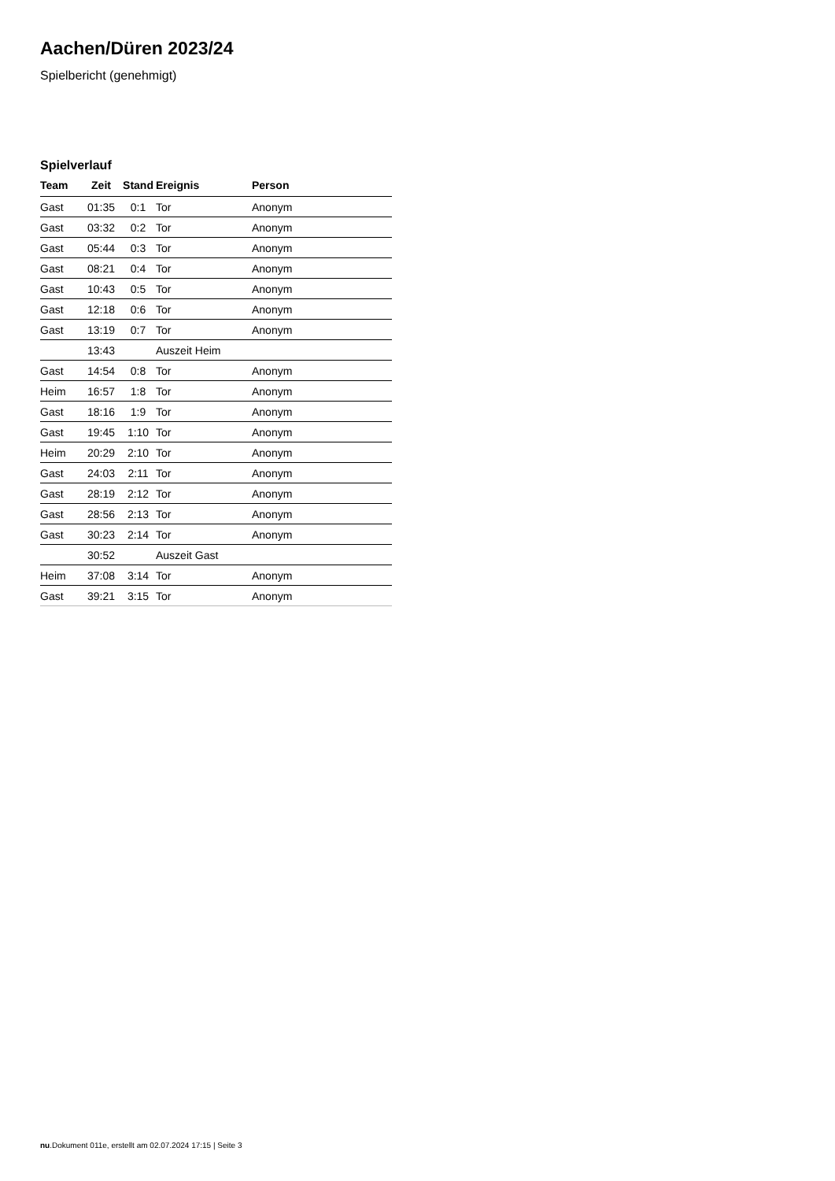Aachen/Düren 2023/24
Spielbericht (genehmigt)
Spielverlauf
| Team | Zeit | Stand | Ereignis | Person |
| --- | --- | --- | --- | --- |
| Gast | 01:35 | 0:1 | Tor | Anonym |
| Gast | 03:32 | 0:2 | Tor | Anonym |
| Gast | 05:44 | 0:3 | Tor | Anonym |
| Gast | 08:21 | 0:4 | Tor | Anonym |
| Gast | 10:43 | 0:5 | Tor | Anonym |
| Gast | 12:18 | 0:6 | Tor | Anonym |
| Gast | 13:19 | 0:7 | Tor | Anonym |
| | 13:43 | | Auszeit Heim | |
| Gast | 14:54 | 0:8 | Tor | Anonym |
| Heim | 16:57 | 1:8 | Tor | Anonym |
| Gast | 18:16 | 1:9 | Tor | Anonym |
| Gast | 19:45 | 1:10 | Tor | Anonym |
| Heim | 20:29 | 2:10 | Tor | Anonym |
| Gast | 24:03 | 2:11 | Tor | Anonym |
| Gast | 28:19 | 2:12 | Tor | Anonym |
| Gast | 28:56 | 2:13 | Tor | Anonym |
| Gast | 30:23 | 2:14 | Tor | Anonym |
| | 30:52 | | Auszeit Gast | |
| Heim | 37:08 | 3:14 | Tor | Anonym |
| Gast | 39:21 | 3:15 | Tor | Anonym |
nu.Dokument 011e, erstellt am 02.07.2024 17:15 | Seite 3